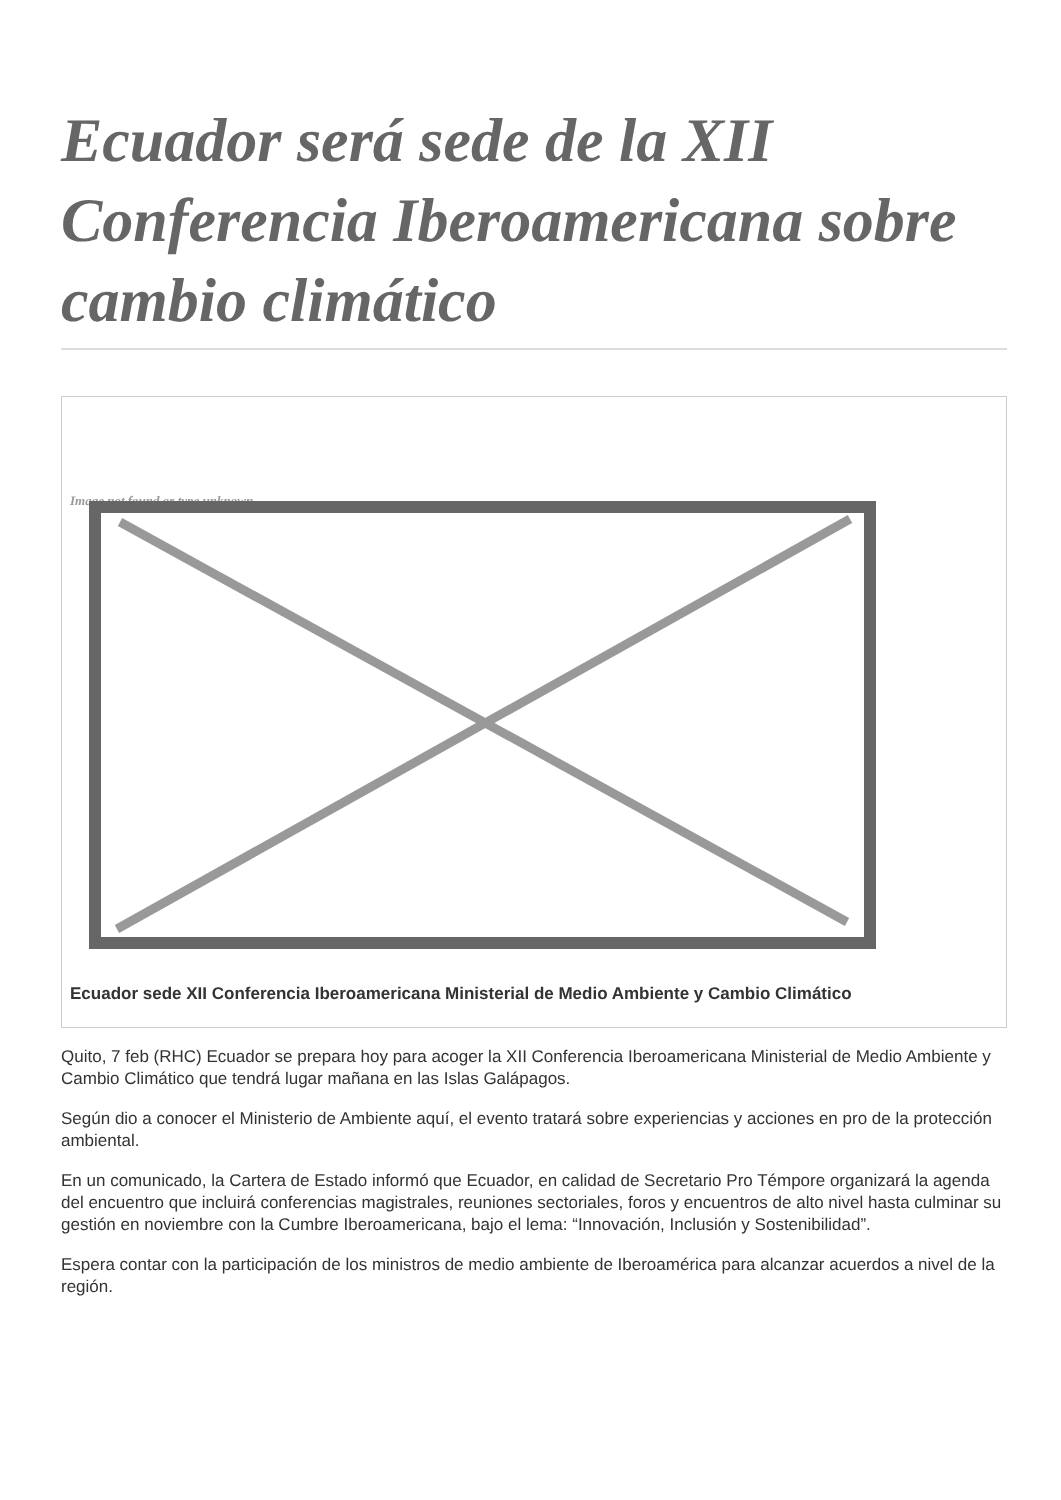Ecuador será sede de la XII Conferencia Iberoamericana sobre cambio climático
Image not found or type unknown
Ecuador sede XII Conferencia Iberoamericana Ministerial de Medio Ambiente y Cambio Climático
Quito, 7 feb (RHC) Ecuador se prepara hoy para acoger la XII Conferencia Iberoamericana Ministerial de Medio Ambiente y Cambio Climático que tendrá lugar mañana en las Islas Galápagos.
Según dio a conocer el Ministerio de Ambiente aquí, el evento tratará sobre experiencias y acciones en pro de la protección ambiental.
En un comunicado, la Cartera de Estado informó que Ecuador, en calidad de Secretario Pro Témpore organizará la agenda del encuentro que incluirá conferencias magistrales, reuniones sectoriales, foros y encuentros de alto nivel hasta culminar su gestión en noviembre con la Cumbre Iberoamericana, bajo el lema: “Innovación, Inclusión y Sostenibilidad”.
Espera contar con la participación de los ministros de medio ambiente de Iberoamérica para alcanzar acuerdos a nivel de la región.